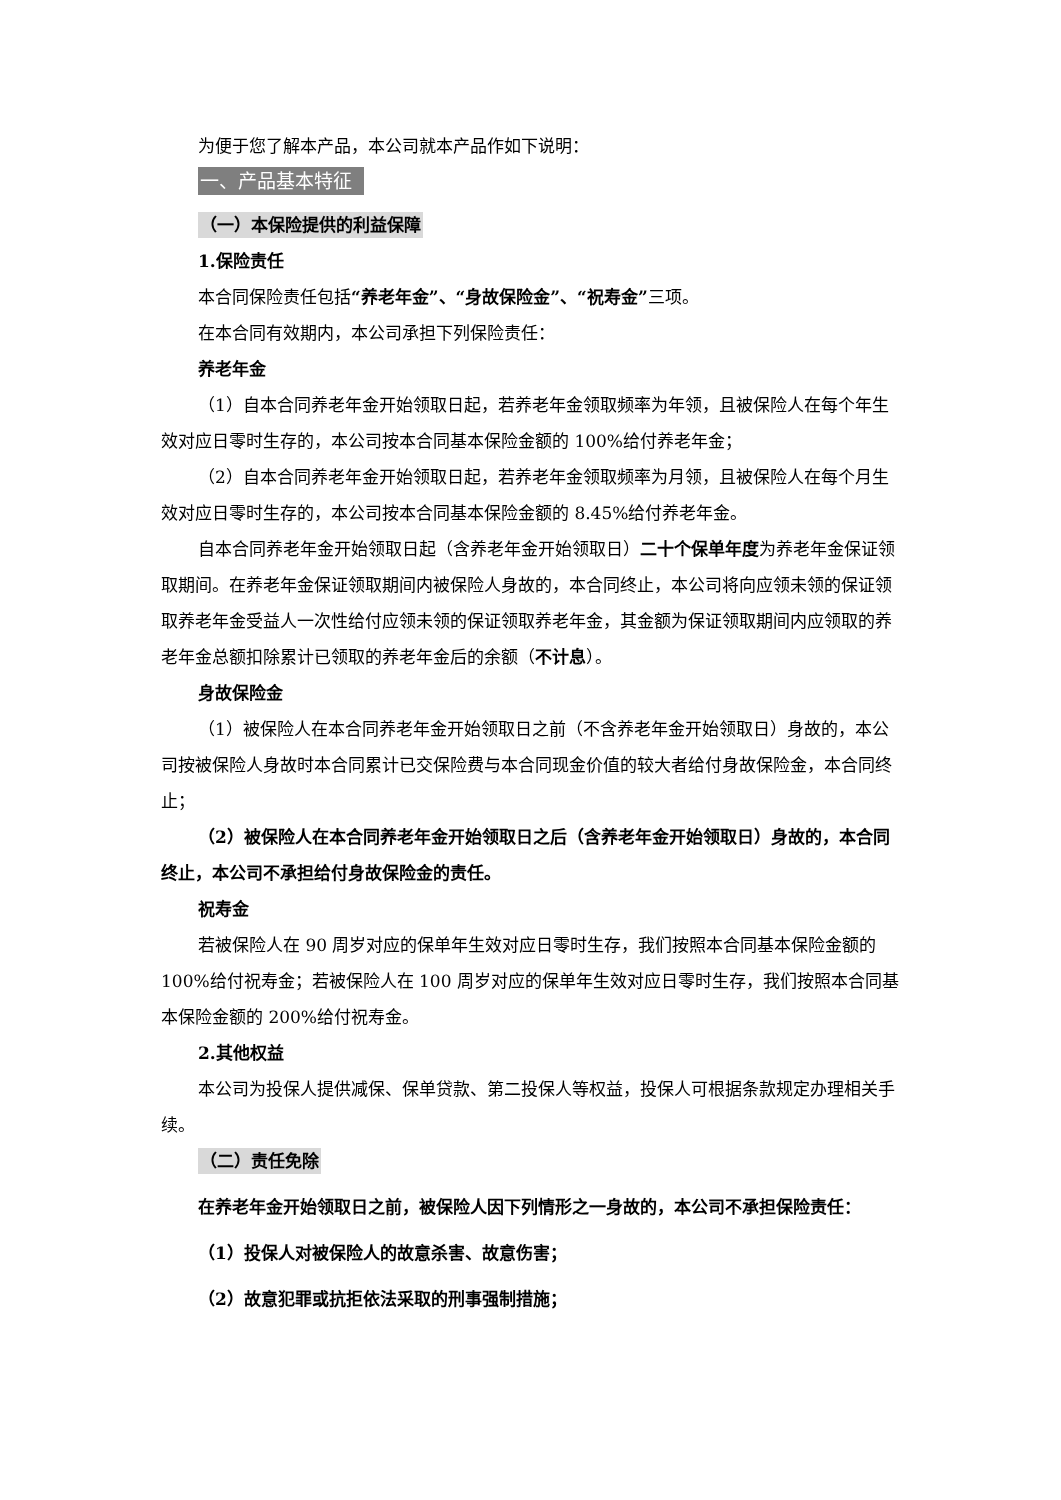为便于您了解本产品，本公司就本产品作如下说明：
一、产品基本特征
（一）本保险提供的利益保障
1.保险责任
本合同保险责任包括“养老年金”、“身故保险金”、“祝寿金”三项。
在本合同有效期内，本公司承担下列保险责任：
养老年金
（1）自本合同养老年金开始领取日起，若养老年金领取频率为年领，且被保险人在每个年生效对应日零时生存的，本公司按本合同基本保险金额的 100%给付养老年金；
（2）自本合同养老年金开始领取日起，若养老年金领取频率为月领，且被保险人在每个月生效对应日零时生存的，本公司按本合同基本保险金额的 8.45%给付养老年金。
自本合同养老年金开始领取日起（含养老年金开始领取日）二十个保单年度为养老年金保证领取期间。在养老年金保证领取期间内被保险人身故的，本合同终止，本公司将向应领未领的保证领取养老年金受益人一次性给付应领未领的保证领取养老年金，其金额为保证领取期间内应领取的养老年金总额扣除累计已领取的养老年金后的余额（不计息）。
身故保险金
（1）被保险人在本合同养老年金开始领取日之前（不含养老年金开始领取日）身故的，本公司按被保险人身故时本合同累计已交保险费与本合同现金价值的较大者给付身故保险金，本合同终止；
（2）被保险人在本合同养老年金开始领取日之后（含养老年金开始领取日）身故的，本合同终止，本公司不承担给付身故保险金的责任。
祝寿金
若被保险人在 90 周岁对应的保单年生效对应日零时生存，我们按照本合同基本保险金额的 100%给付祝寿金；若被保险人在 100 周岁对应的保单年生效对应日零时生存，我们按照本合同基本保险金额的 200%给付祝寿金。
2.其他权益
本公司为投保人提供减保、保单贷款、第二投保人等权益，投保人可根据条款规定办理相关手续。
（二）责任免除
在养老年金开始领取日之前，被保险人因下列情形之一身故的，本公司不承担保险责任：
（1）投保人对被保险人的故意杀害、故意伤害；
（2）故意犯罪或抗拒依法采取的刑事强制措施；